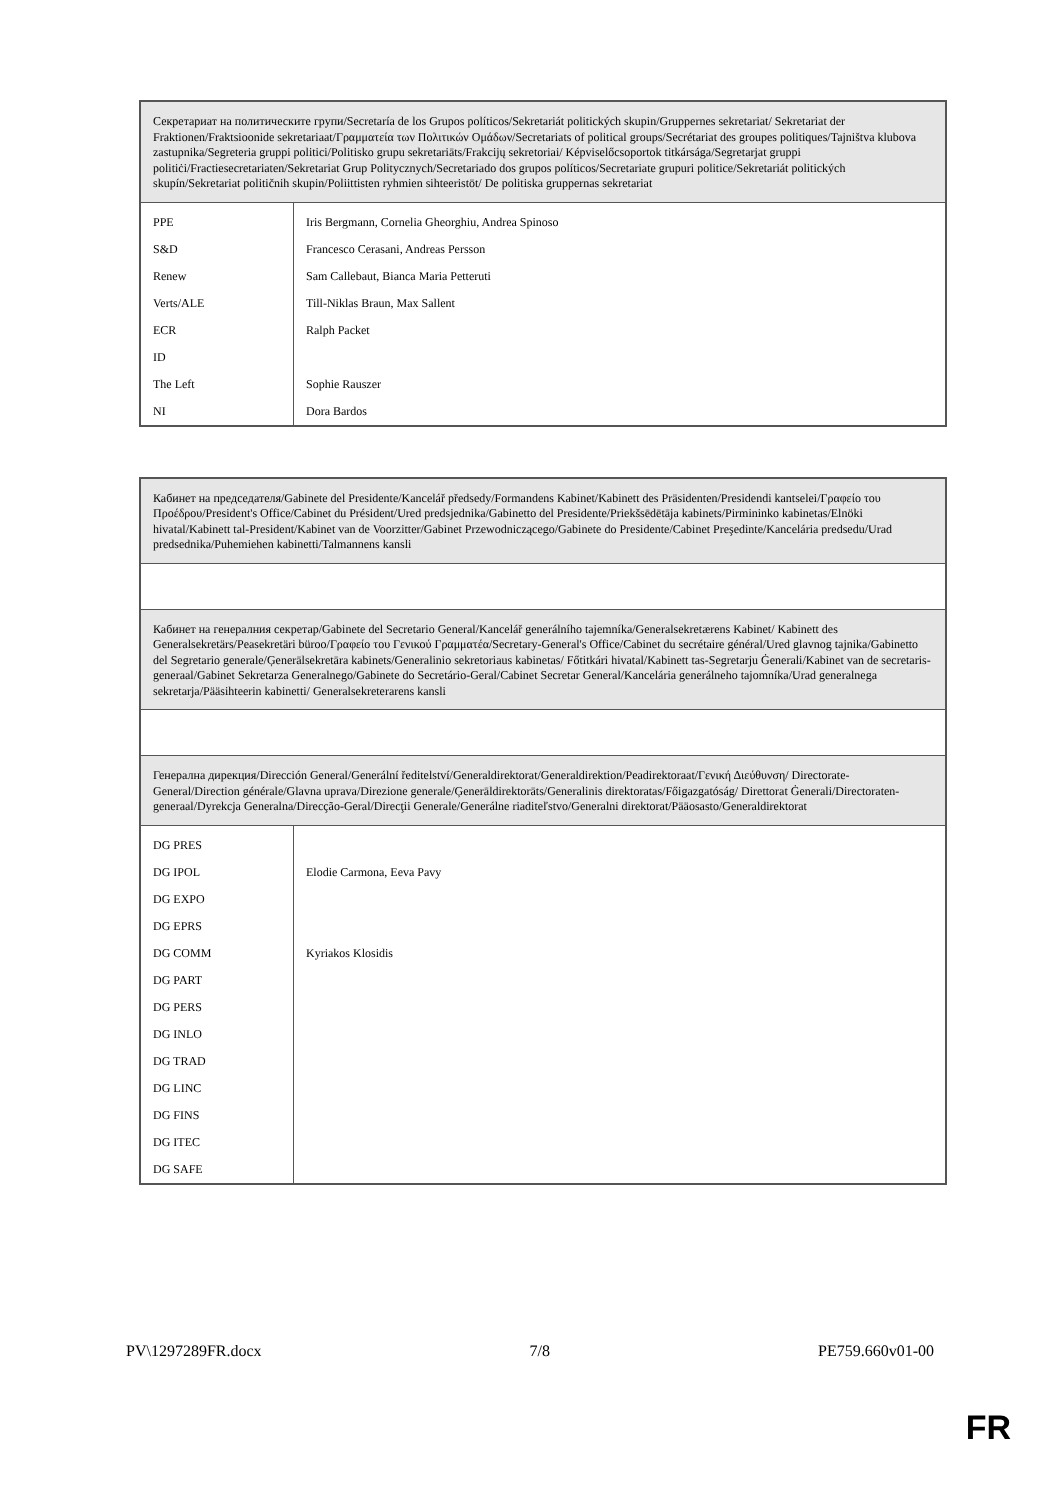| Секретариат на политическите групи/Secretaría de los Grupos políticos/Sekretariát politických skupin/Gruppernes sekretariat/ Sekretariat der Fraktionen/Fraktsioonide sekretariaat/Γραμματεία των Πολιτικών Ομάδων/Secretariats of political groups/Secrétariat des groupes politiques/Tajništva klubova zastupnika/Segreteria gruppi politici/Politisko grupu sekretariāts/Frakcijų sekretoriai/ Képviselőcsoportok titkársága/Segretarjat gruppi politiċi/Fractiesecretariaten/Sekretariat Grup Politycznych/Secretariado dos grupos políticos/Secretariate grupuri politice/Sekretariát politických skupín/Sekretariat političnih skupin/Poliittisten ryhmien sihteeristöt/ De politiska gruppernas sekretariat | |
| PPE S&D Renew Verts/ALE ECR ID The Left NI | Iris Bergmann, Cornelia Gheorghiu, Andrea Spinoso Francesco Cerasani, Andreas Persson Sam Callebaut, Bianca Maria Petteruti Till-Niklas Braun, Max Sallent Ralph Packet Sophie Rauszer Dora Bardos |
| Кабинет на председателя/Gabinete del Presidente/Kancelář předsedy/Formandens Kabinet/Kabinett des Präsidenten/Presidendi kantselei/Γραφείο του Προέδρου/President's Office/Cabinet du Président/Ured predsjednika/Gabinetto del Presidente/Priekšsēdētāja kabinets/Pirmininko kabinetas/Elnöki hivatal/Kabinett tal-President/Kabinet van de Voorzitter/Gabinet Przewodniczącego/Gabinete do Presidente/Cabinet Preşedinte/Kancelária predsedu/Urad predsednika/Puhemiehen kabinetti/Talmannens kansli | |
| Кабинет на генералния секретар/Gabinete del Secretario General/Kancelář generálního tajemníka/Generalsekretærens Kabinet/ Kabinett des Generalsekretärs/Peasekretäri büroo/Γραφείο του Γενικού Γραμματέα/Secretary-General's Office/Cabinet du secrétaire général/Ured glavnog tajnika/Gabinetto del Segretario generale/Ģenerālsekretāra kabinets/Generalinio sekretoriaus kabinetas/ Főtitkári hivatal/Kabinett tas-Segretarju Ġenerali/Kabinet van de secretaris-generaal/Gabinet Sekretarza Generalnego/Gabinete do Secretário-Geral/Cabinet Secretar General/Kancelária generálneho tajomníka/Urad generalnega sekretarja/Pääsihteerin kabinetti/ Generalsekreterarens kansli | |
| Генерална дирекция/Dirección General/Generální ředitelství/Generaldirektorat/Generaldirektion/Peadirektoraat/Γενική Διεύθυνση/ Directorate-General/Direction générale/Glavna uprava/Direzione generale/Ģenerāldirektorāts/Generalinis direktoratas/Főigazgatóság/ Direttorat Ġenerali/Directoraten-generaal/Dyrekcja Generalna/Direcção-Geral/Direcţii Generale/Generálne riaditeľstvo/Generalni direktorat/Pääosasto/Generaldirektorat | |
| DG PRES DG IPOL DG EXPO DG EPRS DG COMM DG PART DG PERS DG INLO DG TRAD DG LINC DG FINS DG ITEC DG SAFE | Elodie Carmona, Eeva Pavy Kyriakos Klosidis |
PV\1297289FR.docx 7/8 PE759.660v01-00
FR